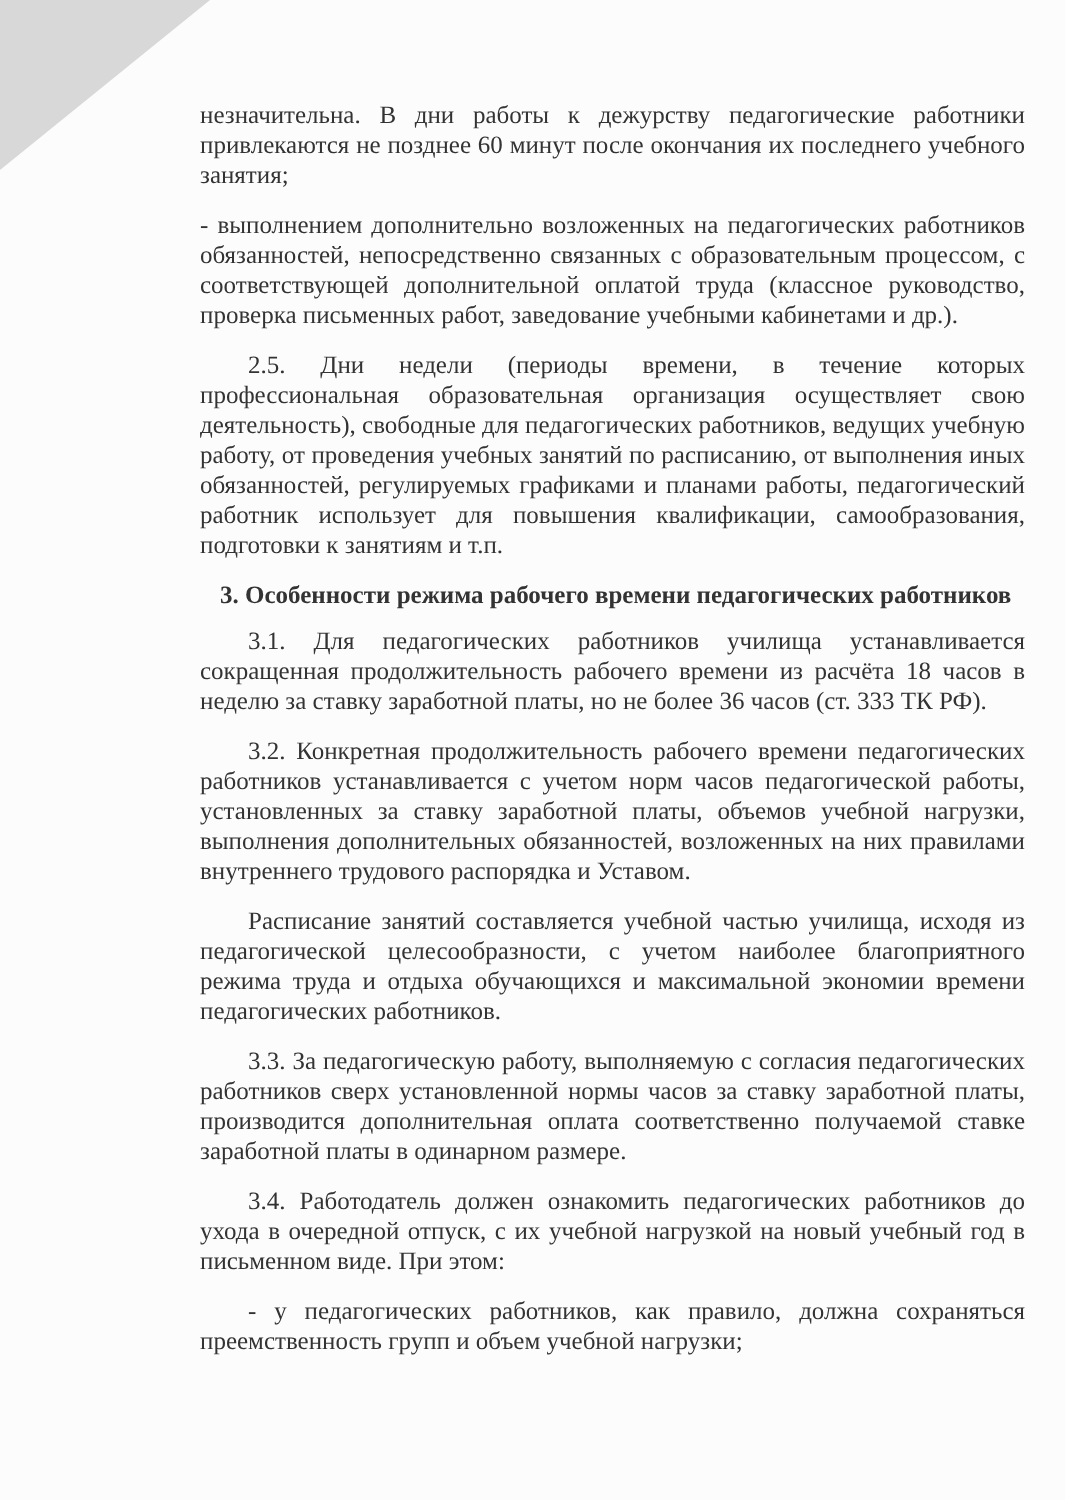незначительна. В дни работы к дежурству педагогические работники привлекаются не позднее 60 минут после окончания их последнего учебного занятия;
- выполнением дополнительно возложенных на педагогических работников обязанностей, непосредственно связанных с образовательным процессом, с соответствующей дополнительной оплатой труда (классное руководство, проверка письменных работ, заведование учебными кабинетами и др.).
2.5. Дни недели (периоды времени, в течение которых профессиональная образовательная организация осуществляет свою деятельность), свободные для педагогических работников, ведущих учебную работу, от проведения учебных занятий по расписанию, от выполнения иных обязанностей, регулируемых графиками и планами работы, педагогический работник использует для повышения квалификации, самообразования, подготовки к занятиям и т.п.
3. Особенности режима рабочего времени педагогических работников
3.1. Для педагогических работников училища устанавливается сокращенная продолжительность рабочего времени из расчёта 18 часов в неделю за ставку заработной платы, но не более 36 часов (ст. 333 ТК РФ).
3.2. Конкретная продолжительность рабочего времени педагогических работников устанавливается с учетом норм часов педагогической работы, установленных за ставку заработной платы, объемов учебной нагрузки, выполнения дополнительных обязанностей, возложенных на них правилами внутреннего трудового распорядка и Уставом.
Расписание занятий составляется учебной частью училища, исходя из педагогической целесообразности, с учетом наиболее благоприятного режима труда и отдыха обучающихся и максимальной экономии времени педагогических работников.
3.3. За педагогическую работу, выполняемую с согласия педагогических работников сверх установленной нормы часов за ставку заработной платы, производится дополнительная оплата соответственно получаемой ставке заработной платы в одинарном размере.
3.4. Работодатель должен ознакомить педагогических работников до ухода в очередной отпуск, с их учебной нагрузкой на новый учебный год в письменном виде. При этом:
- у педагогических работников, как правило, должна сохраняться преемственность групп и объем учебной нагрузки;